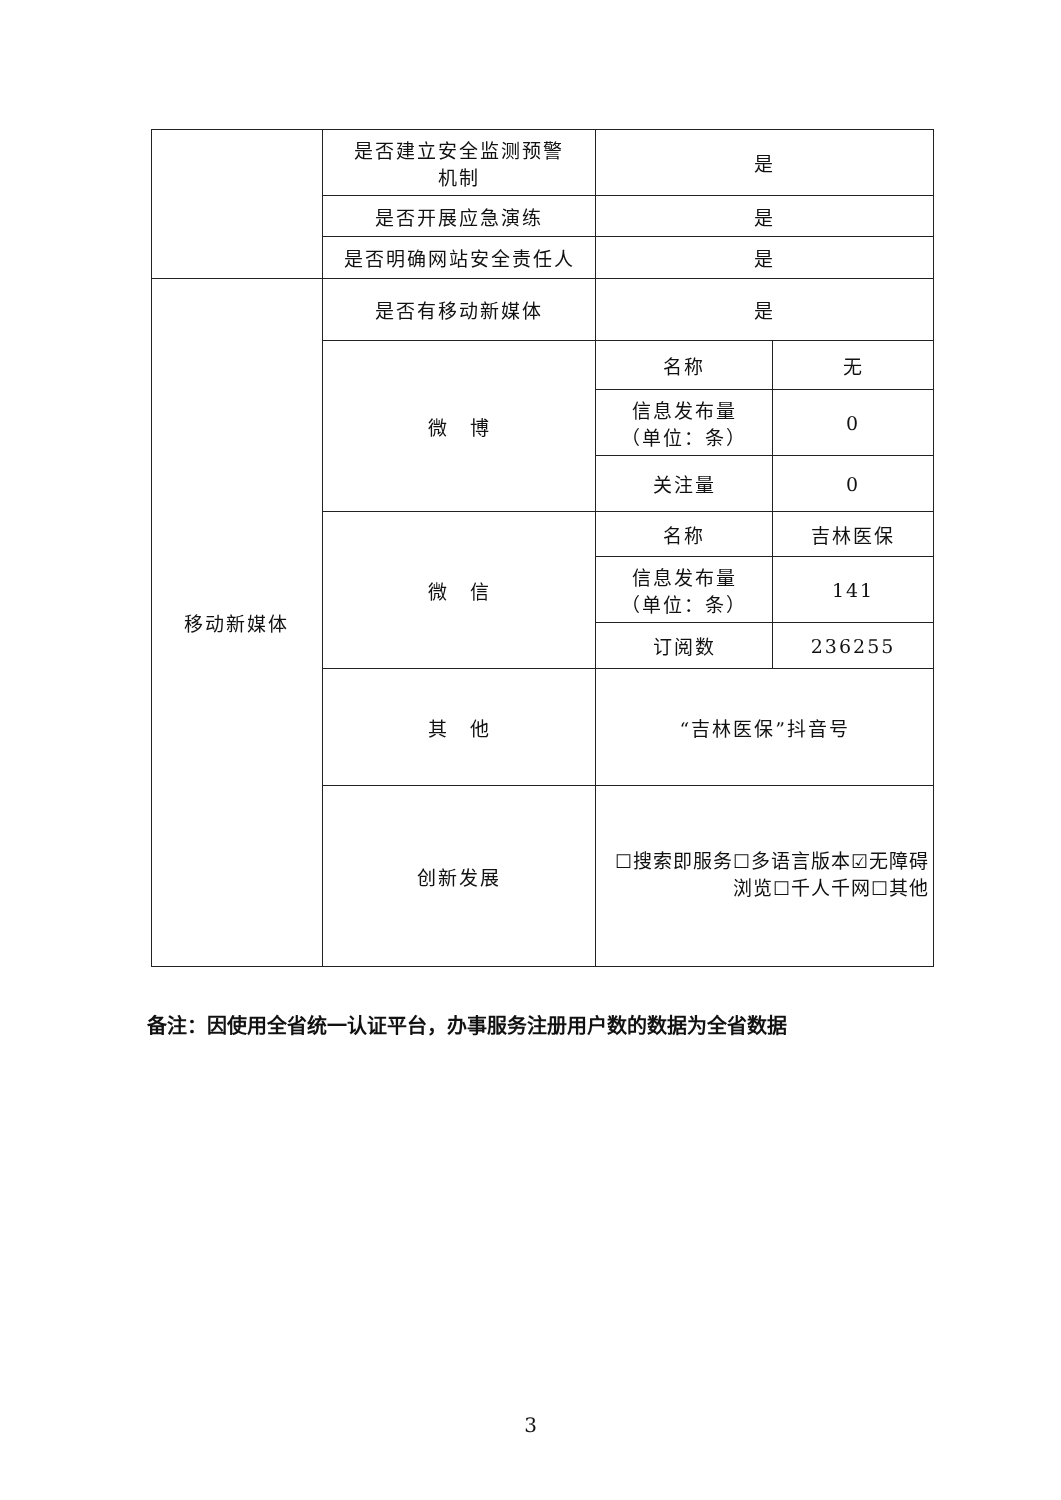| | 是否建立安全监测预警 机制 | 是 | |
| | 是否开展应急演练 | 是 | |
| | 是否明确网站安全责任人 | 是 | |
| 移动新媒体 | 是否有移动新媒体 | 是 | |
| | 微 博 | 名称 | 无 |
| | | 信息发布量 （单位：条） | 0 |
| | | 关注量 | 0 |
| | 微 信 | 名称 | 吉林医保 |
| | | 信息发布量 （单位：条） | 141 |
| | | 订阅数 | 236255 |
| | 其 他 | “吉林医保”抖音号 | |
| | 创新发展 | ☐搜索即服务☐多语言版本☑无障碍浏览☐千人千网☐其他 | |
备注：因使用全省统一认证平台，办事服务注册用户数的数据为全省数据
3